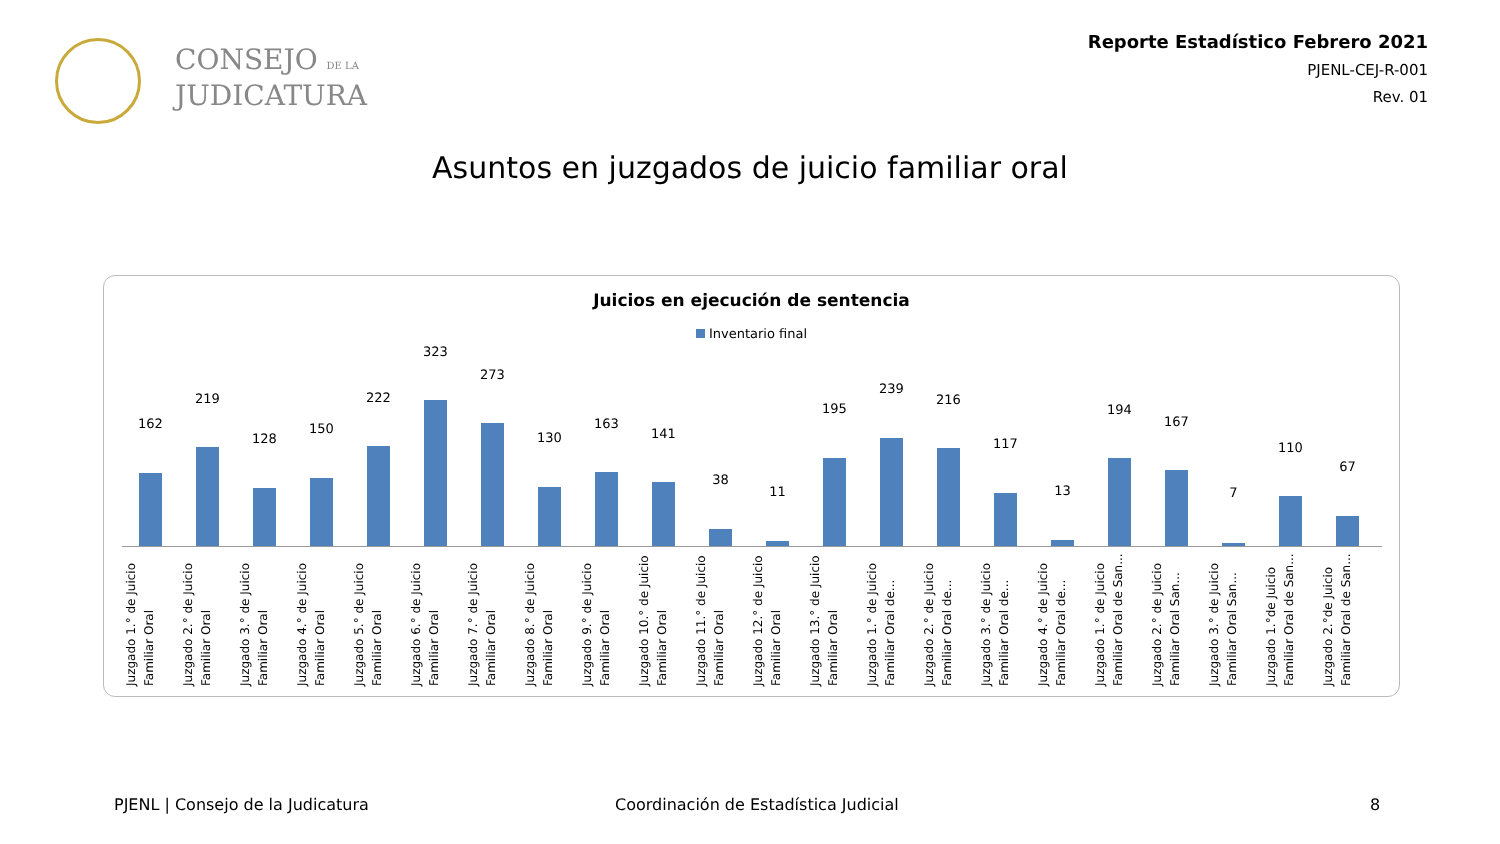CONSEJO DE LA
JUDICATURA
Reporte Estadístico Febrero 2021
PJENL-CEJ-R-001
Rev. 01
Asuntos en juzgados de juicio familiar oral
Juicios en ejecución de sentencia
Inventario final
162
Juzgado 1.° de Juicio Familiar Oral
219
Juzgado 2.° de Juicio Familiar Oral
128
Juzgado 3.° de Juicio Familiar Oral
150
Juzgado 4.° de Juicio Familiar Oral
222
Juzgado 5.° de Juicio Familiar Oral
323
Juzgado 6.° de Juicio Familiar Oral
273
Juzgado 7.° de Juicio Familiar Oral
130
Juzgado 8.° de Juicio Familiar Oral
163
Juzgado 9.° de Juicio Familiar Oral
141
Juzgado 10.° de Juicio Familiar Oral
38
Juzgado 11.° de Juicio Familiar Oral
11
Juzgado 12.° de Juicio Familiar Oral
195
Juzgado 13.° de Juicio Familiar Oral
239
Juzgado 1.° de Juicio Familiar Oral de...
216
Juzgado 2.° de Juicio Familiar Oral de...
117
Juzgado 3.° de Juicio Familiar Oral de...
13
Juzgado 4.° de Juicio Familiar Oral de...
194
Juzgado 1.° de Juicio Familiar Oral de San...
167
Juzgado 2.° de Juicio Familiar Oral San...
7
Juzgado 3.° de Juicio Familiar Oral San...
110
Juzgado 1.°de Juicio Familiar Oral de San...
67
Juzgado 2.°de Juicio Familiar Oral de San...
PJENL | Consejo de la Judicatura
Coordinación de Estadística Judicial
8